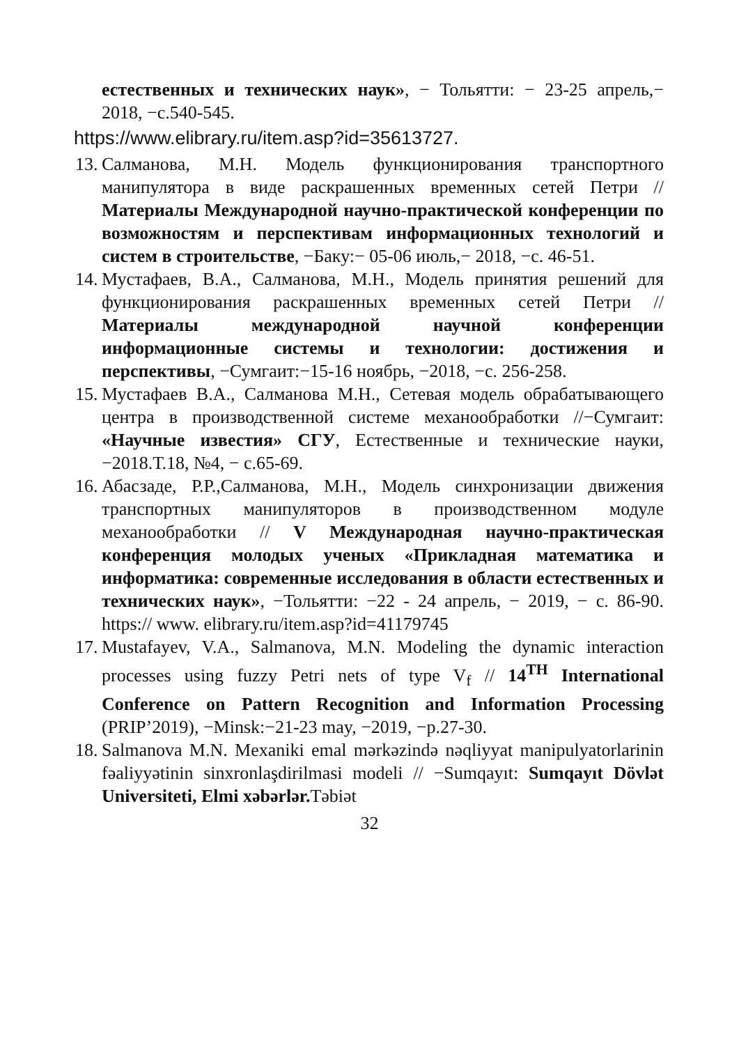естественных и технических наук», − Тольятти: − 23-25 апрель,− 2018, −с.540-545.
https://www.elibrary.ru/item.asp?id=35613727.
13.
Салманова, М.Н. Модель функционирования транспортного манипулятора в виде раскрашенных временных сетей Петри // Материалы Международной научно-практической конференции по возможностям и перспективам информационных технологий и систем в строительстве, −Баку:− 05-06 июль,− 2018, −с. 46-51.
14.
Мустафаев, В.А., Салманова, М.Н., Модель принятия решений для функционирования раскрашенных временных сетей Петри // Материалы международной научной конференции информационные системы и технологии: достижения и перспективы, −Сумгаит:−15-16 ноябрь, −2018, −с. 256-258.
15.
Мустафаев В.А., Салманова М.Н., Сетевая модель обрабатывающего центра в производственной системе механообработки //−Сумгаит: «Научные известия» СГУ, Естественные и технические науки,−2018.Т.18, №4, − с.65-69.
16.
Абасзаде, Р.Р.,Салманова, М.Н., Модель синхронизации движения транспортных манипуляторов в производственном модуле механообработки // V Международная научно-практическая конференция молодых ученых «Прикладная математика и информатика: современные исследования в области естественных и технических наук», −Тольятти: −22 - 24 апрель, − 2019, − с. 86-90. https:// www. elibrary.ru/item.asp?id=41179745
17.
Mustafayev, V.A., Salmanova, M.N. Modeling the dynamic interaction processes using fuzzy Petri nets of type V<sub>f</sub> // 14<sup>TH</sup> International Conference on Pattern Recognition and Information Processing (PRIP’2019), −Minsk:−21-23 may, −2019, −p.27-30.
18.
Salmanova M.N. Mexaniki emal mərkəzində nəqliyyat manipulyatorlarinin fəaliyyətinin sinxronlaşdirilmasi modeli // −Sumqayıt: Sumqayıt Dövlət Universiteti, Elmi xəbərlər. Təbiət
32